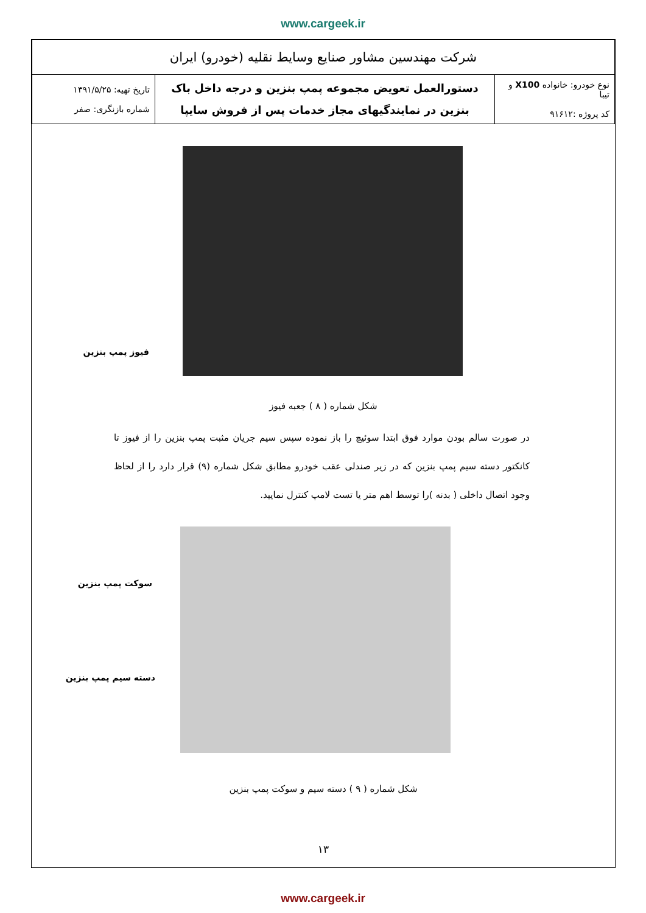www.cargeek.ir
| شرکت مهندسین مشاور صنایع وسایط نقلیه (خودرو) ایران | | |
| نوع خودرو: خانواده X100 و تیبا کد پروژه :۹۱۶۱۲ | دستورالعمل تعویض مجموعه پمپ بنزین و درجه داخل باک بنزین در نمایندگیهای مجاز خدمات پس از فروش سایپا | تاریخ تهیه: ۱۳۹۱/۵/۲۵ شماره بازنگری: صفر |
فیوز پمپ بنزین
شکل شماره ( ۸ ) جعبه فیوز
در صورت سالم بودن موارد فوق ابتدا سوئیچ را باز نموده سپس سیم جریان مثبت پمپ بنزین را از فیوز تا کانکتور دسته سیم پمپ بنزین که در زیر صندلی عقب خودرو مطابق شکل شماره (۹) قرار دارد را از لحاظ وجود اتصال داخلی ( بدنه )را توسط اهم متر یا تست لامپ کنترل نمایید.
سوکت پمپ بنزین
دسته سیم پمپ بنزین
شکل شماره ( ۹ ) دسته سیم و سوکت پمپ بنزین
۱۳
www.cargeek.ir